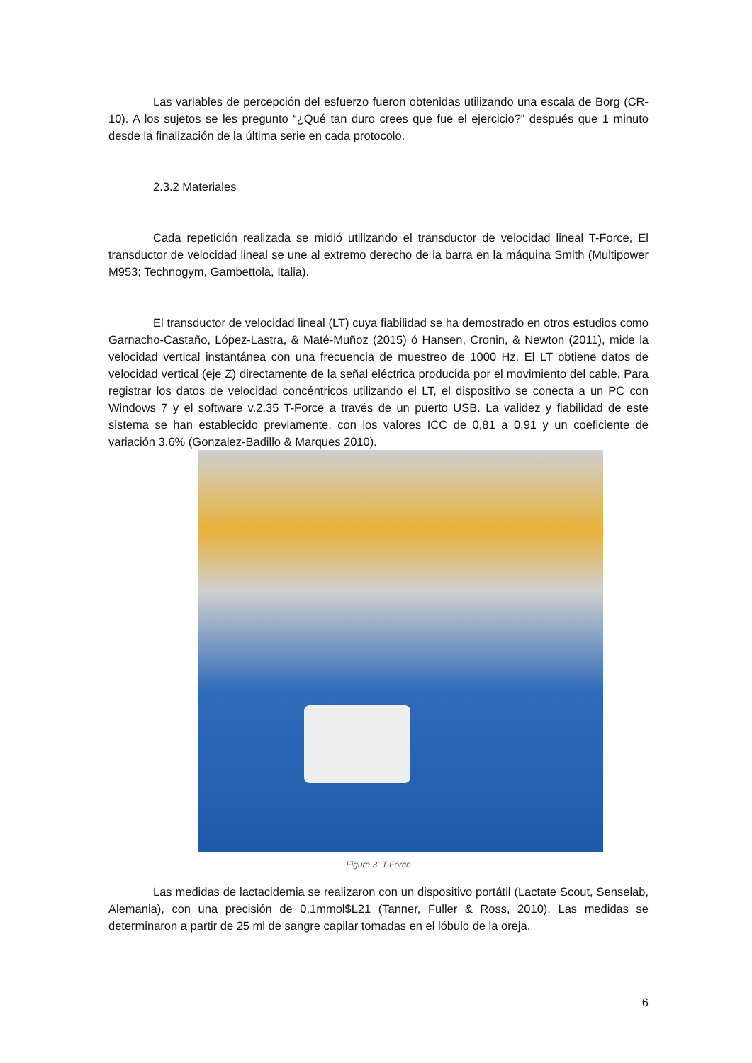Las variables de percepción del esfuerzo fueron obtenidas utilizando una escala de Borg (CR-10). A los sujetos se les pregunto “¿Qué tan duro crees que fue el ejercicio?” después que 1 minuto desde la finalización de la última serie en cada protocolo.
2.3.2 Materiales
Cada repetición realizada se midió utilizando el transductor de velocidad lineal T-Force, El transductor de velocidad lineal se une al extremo derecho de la barra en la máquina Smith (Multipower M953; Technogym, Gambettola, Italia).
El transductor de velocidad lineal (LT) cuya fiabilidad se ha demostrado en otros estudios como Garnacho-Castaño, López-Lastra, & Maté-Muñoz (2015) ó Hansen, Cronin, & Newton (2011), mide la velocidad vertical instantánea con una frecuencia de muestreo de 1000 Hz. El LT obtiene datos de velocidad vertical (eje Z) directamente de la señal eléctrica producida por el movimiento del cable. Para registrar los datos de velocidad concéntricos utilizando el LT, el dispositivo se conecta a un PC con Windows 7 y el software v.2.35 T-Force a través de un puerto USB. La validez y fiabilidad de este sistema se han establecido previamente, con los valores ICC de 0,81 a 0,91 y un coeficiente de variación 3.6% (Gonzalez-Badillo & Marques 2010).
Figura 3. T-Force
Las medidas de lactacidemia se realizaron con un dispositivo portátil (Lactate Scout, Senselab, Alemania), con una precisión de 0,1mmol$L21 (Tanner, Fuller & Ross, 2010). Las medidas se determinaron a partir de 25 ml de sangre capilar tomadas en el lóbulo de la oreja.
6